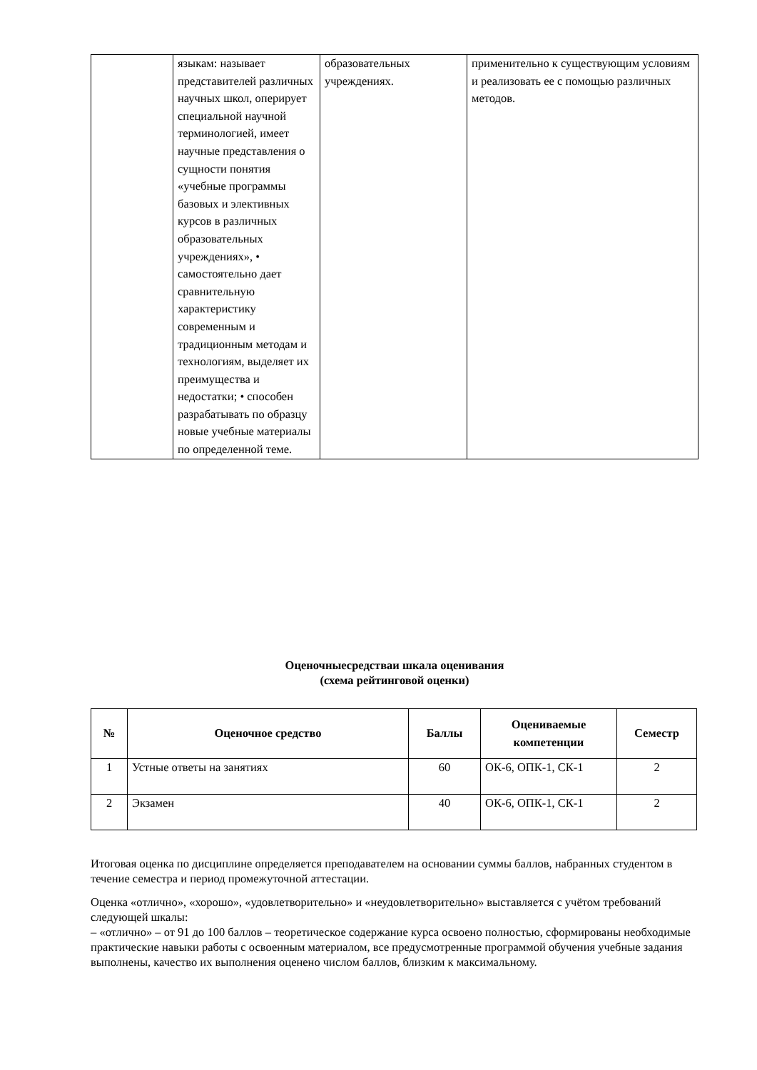| | языкам: называет представителей различных научных школ, оперирует специальной научной терминологией, имеет научные представления о сущности понятия «учебные программы базовых и элективных курсов в различных образовательных учреждениях», • самостоятельно дает сравнительную характеристику современным и традиционным методам и технологиям, выделяет их преимущества и недостатки; • способен разрабатывать по образцу новые учебные материалы по определенной теме. | образовательных учреждениях. | применительно к существующим условиям и реализовать ее с помощью различных методов. |
Оценочныесредстваи шкала оценивания
(схема рейтинговой оценки)
| № | Оценочное средство | Баллы | Оцениваемые компетенции | Семестр |
| --- | --- | --- | --- | --- |
| 1 | Устные ответы на занятиях | 60 | ОК-6, ОПК-1, СК-1 | 2 |
| 2 | Экзамен | 40 | ОК-6, ОПК-1, СК-1 | 2 |
Итоговая оценка по дисциплине определяется преподавателем на основании суммы баллов, набранных студентом в течение семестра и период промежуточной аттестации.
Оценка «отлично», «хорошо», «удовлетворительно» и «неудовлетворительно» выставляется с учётом требований следующей шкалы:
– «отлично» – от 91 до 100 баллов – теоретическое содержание курса освоено полностью, сформированы необходимые практические навыки работы с освоенным материалом, все предусмотренные программой обучения учебные задания выполнены, качество их выполнения оценено числом баллов, близким к максимальному.